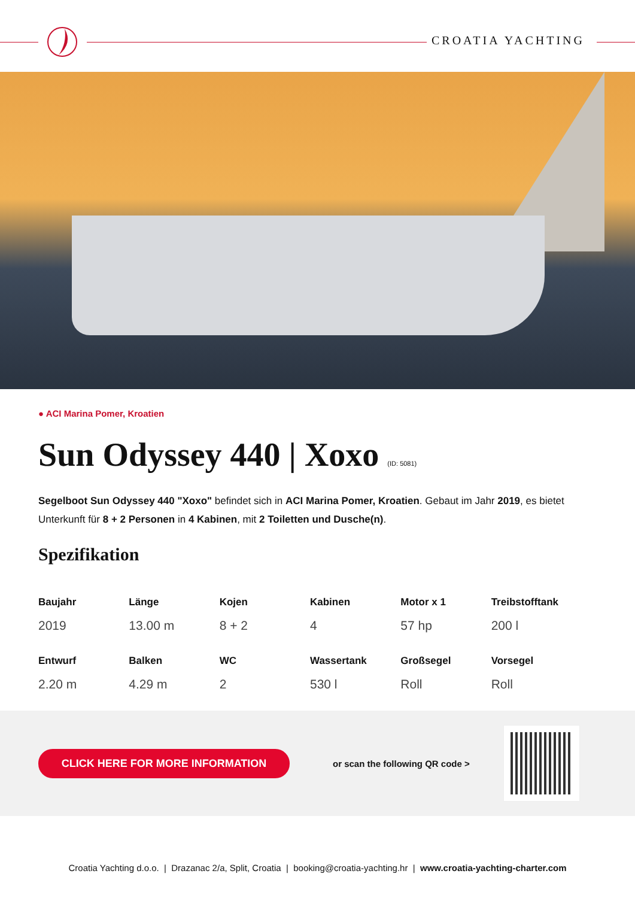CROATIA YACHTING
● ACI Marina Pomer, Kroatien
Sun Odyssey 440 | Xoxo (ID: 5081)
Segelboot Sun Odyssey 440 "Xoxo" befindet sich in ACI Marina Pomer, Kroatien. Gebaut im Jahr 2019, es bietet Unterkunft für 8 + 2 Personen in 4 Kabinen, mit 2 Toiletten und Dusche(n).
Spezifikation
| Baujahr | Länge | Kojen | Kabinen | Motor x 1 | Treibstofftank |
| --- | --- | --- | --- | --- | --- |
| 2019 | 13.00 m | 8 + 2 | 4 | 57 hp | 200 l |
| Entwurf | Balken | WC | Wassertank | Großsegel | Vorsegel |
| 2.20 m | 4.29 m | 2 | 530 l | Roll | Roll |
CLICK HERE FOR MORE INFORMATION
or scan the following QR code >
Croatia Yachting d.o.o. | Drazanac 2/a, Split, Croatia | booking@croatia-yachting.hr | www.croatia-yachting-charter.com